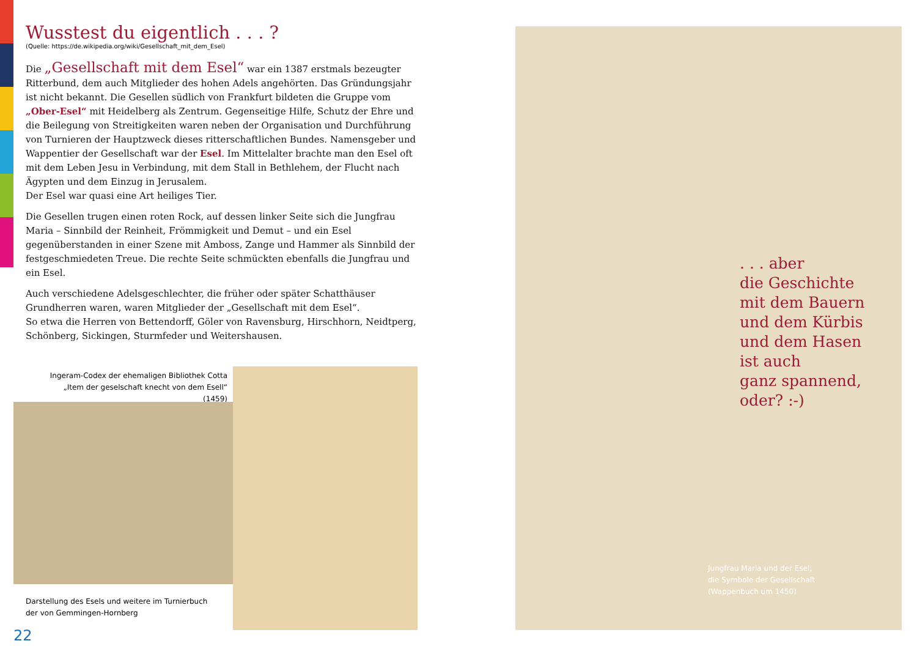Wusstest du eigentlich . . . ?
(Quelle: https://de.wikipedia.org/wiki/Gesellschaft_mit_dem_Esel)
Die „Gesellschaft mit dem Esel“ war ein 1387 erstmals bezeugter Ritterbund, dem auch Mitglieder des hohen Adels angehörten. Das Gründungsjahr ist nicht bekannt. Die Gesellen südlich von Frankfurt bildeten die Gruppe vom „Ober-Esel“ mit Heidelberg als Zentrum. Gegenseitige Hilfe, Schutz der Ehre und die Beilegung von Streitigkeiten waren neben der Organisation und Durchführung von Turnieren der Hauptzweck dieses ritterschaftlichen Bundes. Namensgeber und Wappentier der Gesellschaft war der Esel. Im Mittelalter brachte man den Esel oft mit dem Leben Jesu in Verbindung, mit dem Stall in Bethlehem, der Flucht nach Ägypten und dem Einzug in Jerusalem.
Der Esel war quasi eine Art heiliges Tier.
Die Gesellen trugen einen roten Rock, auf dessen linker Seite sich die Jungfrau Maria – Sinnbild der Reinheit, Frömmigkeit und Demut – und ein Esel gegenüberstanden in einer Szene mit Amboss, Zange und Hammer als Sinnbild der festgeschmiedeten Treue. Die rechte Seite schmückten ebenfalls die Jungfrau und ein Esel.
Auch verschiedene Adelsgeschlechter, die früher oder später Schatthäuser Grundherren waren, waren Mitglieder der „Gesellschaft mit dem Esel“.
So etwa die Herren von Bettendorff, Göler von Ravensburg, Hirschhorn, Neidtperg, Schönberg, Sickingen, Sturmfeder und Weitershausen.
Ingeram-Codex der ehemaligen Bibliothek Cotta
„Item der geselschaft knecht von dem Esell“ (1459)
Darstellung des Esels und weitere im Turnierbuch
der von Gemmingen-Hornberg
. . . aber
die Geschichte
mit dem Bauern
und dem Kürbis
und dem Hasen
ist auch
ganz spannend,
oder? :-)
Jungfrau Maria und der Esel,
die Symbole der Gesellschaft
(Wappenbuch um 1450)
22